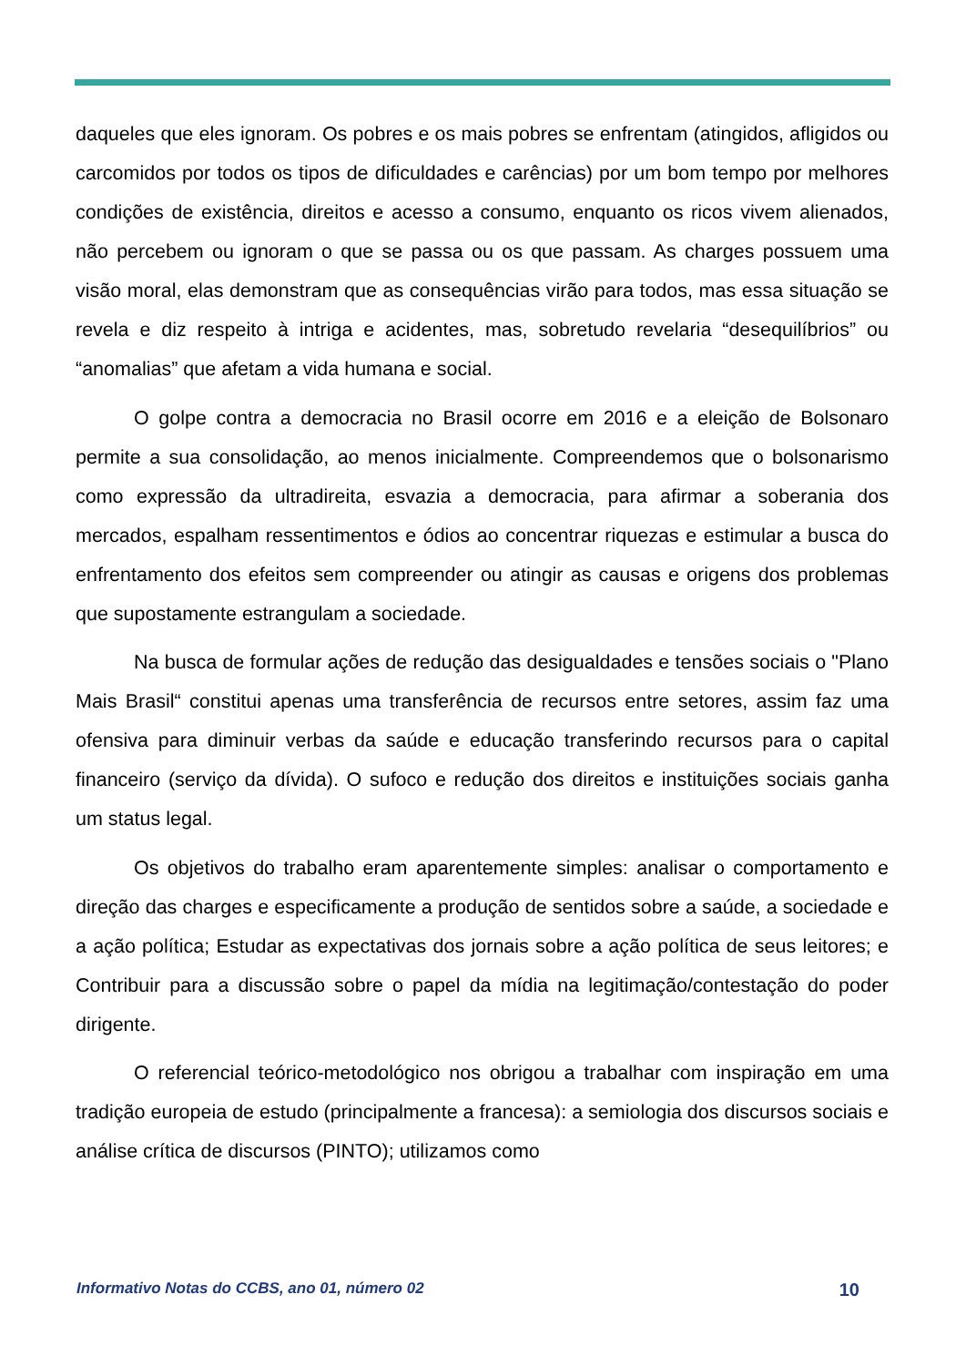daqueles que eles ignoram. Os pobres e os mais pobres se enfrentam (atingidos, afligidos ou carcomidos por todos os tipos de dificuldades e carências) por um bom tempo por melhores condições de existência, direitos e acesso a consumo, enquanto os ricos vivem alienados, não percebem ou ignoram o que se passa ou os que passam. As charges possuem uma visão moral, elas demonstram que as consequências virão para todos, mas essa situação se revela e diz respeito à intriga e acidentes, mas, sobretudo revelaria “desequilíbrios” ou “anomalias” que afetam a vida humana e social.
O golpe contra a democracia no Brasil ocorre em 2016 e a eleição de Bolsonaro permite a sua consolidação, ao menos inicialmente. Compreendemos que o bolsonarismo como expressão da ultradireita, esvazia a democracia, para afirmar a soberania dos mercados, espalham ressentimentos e ódios ao concentrar riquezas e estimular a busca do enfrentamento dos efeitos sem compreender ou atingir as causas e origens dos problemas que supostamente estrangulam a sociedade.
Na busca de formular ações de redução das desigualdades e tensões sociais o "Plano Mais Brasil“ constitui apenas uma transferência de recursos entre setores, assim faz uma ofensiva para diminuir verbas da saúde e educação transferindo recursos para o capital financeiro (serviço da dívida). O sufoco e redução dos direitos e instituições sociais ganha um status legal.
Os objetivos do trabalho eram aparentemente simples: analisar o comportamento e direção das charges e especificamente a produção de sentidos sobre a saúde, a sociedade e a ação política; Estudar as expectativas dos jornais sobre a ação política de seus leitores; e Contribuir para a discussão sobre o papel da mídia na legitimação/contestação do poder dirigente.
O referencial teórico-metodológico nos obrigou a trabalhar com inspiração em uma tradição europeia de estudo (principalmente a francesa): a semiologia dos discursos sociais e análise crítica de discursos (PINTO); utilizamos como
Informativo Notas do CCBS, ano 01, número 02 10